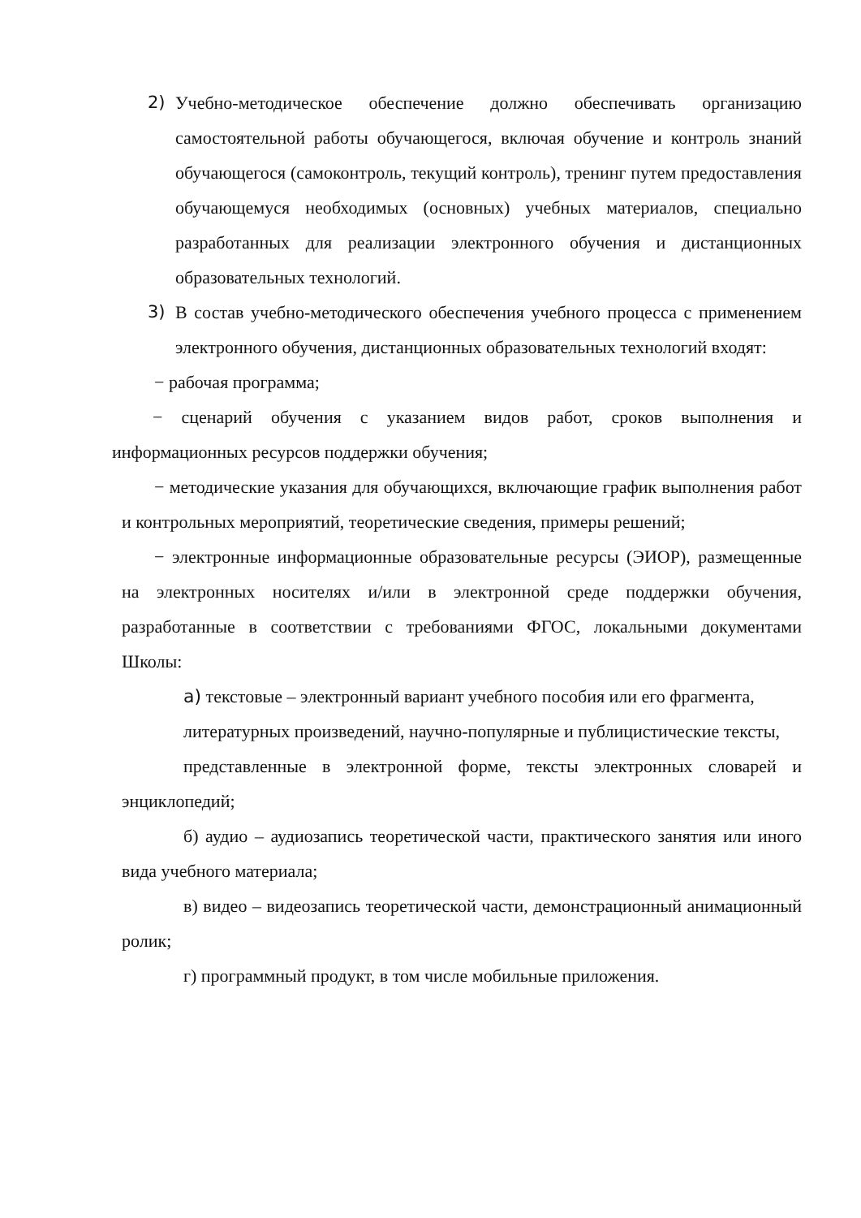2) Учебно-методическое обеспечение должно обеспечивать организацию самостоятельной работы обучающегося, включая обучение и контроль знаний обучающегося (самоконтроль, текущий контроль), тренинг путем предоставления обучающемуся необходимых (основных) учебных материалов, специально разработанных для реализации электронного обучения и дистанционных образовательных технологий.
3) В состав учебно-методического обеспечения учебного процесса с применением электронного обучения, дистанционных образовательных технологий входят:
− рабочая программа;
− сценарий обучения с указанием видов работ, сроков выполнения и информационных ресурсов поддержки обучения;
− методические указания для обучающихся, включающие график выполнения работ и контрольных мероприятий, теоретические сведения, примеры решений;
− электронные информационные образовательные ресурсы (ЭИОР), размещенные на электронных носителях и/или в электронной среде поддержки обучения, разработанные в соответствии с требованиями ФГОС, локальными документами Школы:
а) текстовые – электронный вариант учебного пособия или его фрагмента,
литературных произведений, научно-популярные и публицистические тексты,
представленные в электронной форме, тексты электронных словарей и энциклопедий;
б) аудио – аудиозапись теоретической части, практического занятия или иного вида учебного материала;
в) видео – видеозапись теоретической части, демонстрационный анимационный ролик;
г) программный продукт, в том числе мобильные приложения.